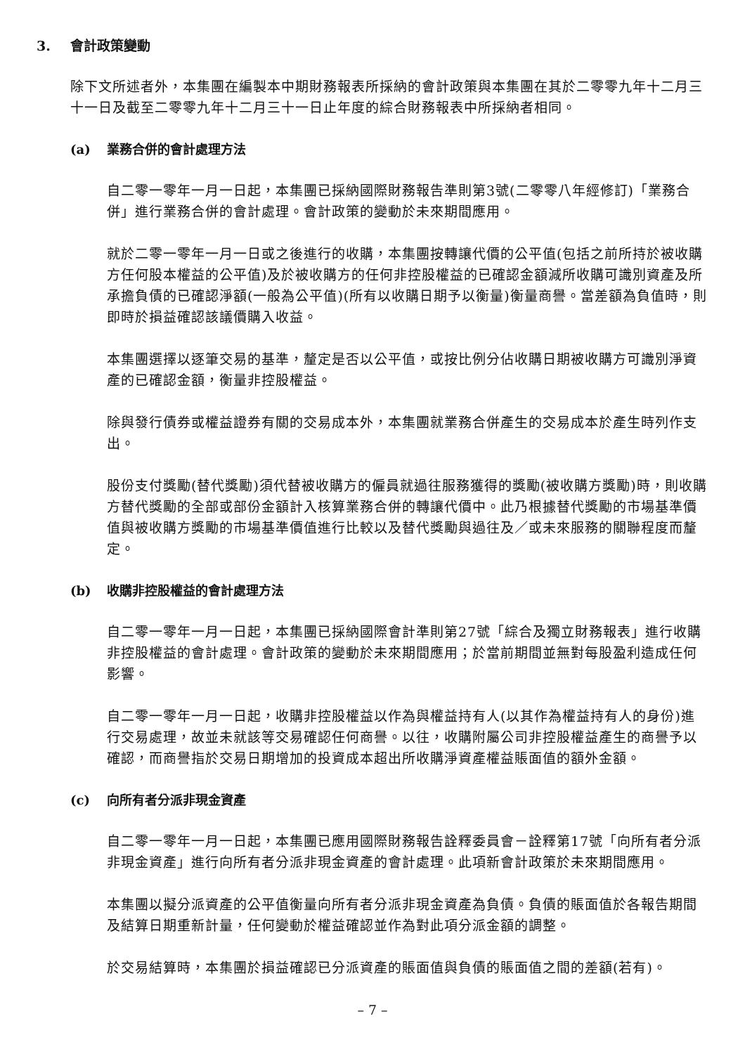3. 會計政策變動
除下文所述者外，本集團在編製本中期財務報表所採納的會計政策與本集團在其於二零零九年十二月三十一日及截至二零零九年十二月三十一日止年度的綜合財務報表中所採納者相同。
(a) 業務合併的會計處理方法
自二零一零年一月一日起，本集團已採納國際財務報告準則第3號(二零零八年經修訂)「業務合併」進行業務合併的會計處理。會計政策的變動於未來期間應用。
就於二零一零年一月一日或之後進行的收購，本集團按轉讓代價的公平值(包括之前所持於被收購方任何股本權益的公平值)及於被收購方的任何非控股權益的已確認金額減所收購可識別資產及所承擔負債的已確認淨額(一般為公平值)(所有以收購日期予以衡量)衡量商譽。當差額為負值時，則即時於損益確認該議價購入收益。
本集團選擇以逐筆交易的基準，釐定是否以公平值，或按比例分佔收購日期被收購方可識別淨資產的已確認金額，衡量非控股權益。
除與發行債券或權益證券有關的交易成本外，本集團就業務合併產生的交易成本於產生時列作支出。
股份支付獎勵(替代獎勵)須代替被收購方的僱員就過往服務獲得的獎勵(被收購方獎勵)時，則收購方替代獎勵的全部或部份金額計入核算業務合併的轉讓代價中。此乃根據替代獎勵的市場基準價值與被收購方獎勵的市場基準價值進行比較以及替代獎勵與過往及／或未來服務的關聯程度而釐定。
(b) 收購非控股權益的會計處理方法
自二零一零年一月一日起，本集團已採納國際會計準則第27號「綜合及獨立財務報表」進行收購非控股權益的會計處理。會計政策的變動於未來期間應用；於當前期間並無對每股盈利造成任何影響。
自二零一零年一月一日起，收購非控股權益以作為與權益持有人(以其作為權益持有人的身份)進行交易處理，故並未就該等交易確認任何商譽。以往，收購附屬公司非控股權益產生的商譽予以確認，而商譽指於交易日期增加的投資成本超出所收購淨資產權益賬面值的額外金額。
(c) 向所有者分派非現金資產
自二零一零年一月一日起，本集團已應用國際財務報告詮釋委員會－詮釋第17號「向所有者分派非現金資產」進行向所有者分派非現金資產的會計處理。此項新會計政策於未來期間應用。
本集團以擬分派資產的公平值衡量向所有者分派非現金資產為負債。負債的賬面值於各報告期間及結算日期重新計量，任何變動於權益確認並作為對此項分派金額的調整。
於交易結算時，本集團於損益確認已分派資產的賬面值與負債的賬面值之間的差額(若有)。
– 7 –